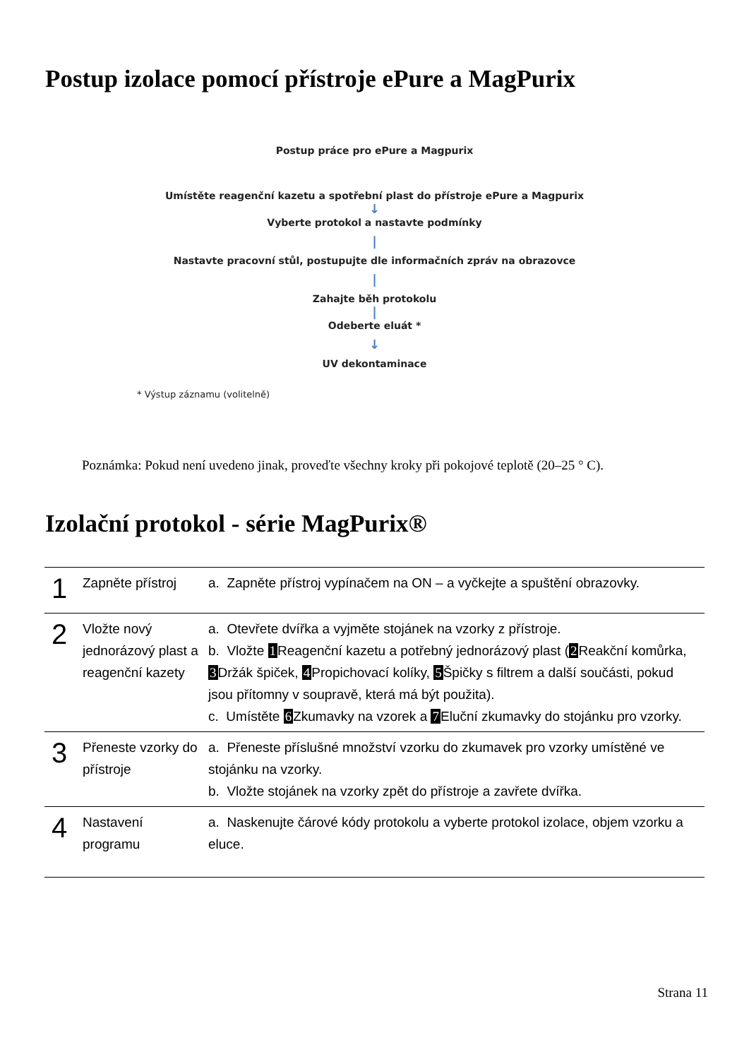Postup izolace pomocí přístroje ePure a MagPurix
Postup práce pro ePure a Magpurix
Umístěte reagenční kazetu a spotřební plast do přístroje ePure a Magpurix
↓
Vyberte protokol a nastavte podmínky
|
Nastavte pracovní stůl, postupujte dle informačních zpráv na obrazovce
|
Zahajte běh protokolu
|
Odeberte eluát *
↓
UV dekontaminace
* Výstup záznamu (volitelně)
Poznámka: Pokud není uvedeno jinak, proveďte všechny kroky při pokojové teplotě (20–25 ° C).
Izolační protokol - série MagPurix®
| 1 | Zapněte přístroj | a. Zapněte přístroj vypínačem na ON – a vyčkejte a spuštění obrazovky. |
| 2 | Vložte nový jednorázový plast a reagenční kazety | a. Otevřete dvířka a vyjměte stojánek na vzorky z přístroje. b. Vložte 1 Reagenční kazetu a potřebný jednorázový plast ( 2 Reakční komůrka, 3 Držák špiček, 4 Propichovací kolíky, 5 Špičky s filtrem a další součásti, pokud jsou přítomny v soupravě, která má být použita). c. Umístěte 6 Zkumavky na vzorek a 7 Eluční zkumavky do stojánku pro vzorky. |
| 3 | Přeneste vzorky do přístroje | a. Přeneste příslušné množství vzorku do zkumavek pro vzorky umístěné ve stojánku na vzorky. b. Vložte stojánek na vzorky zpět do přístroje a zavřete dvířka. |
| 4 | Nastavení programu | a. Naskenujte čárové kódy protokolu a vyberte protokol izolace, objem vzorku a eluce. |
Strana 11